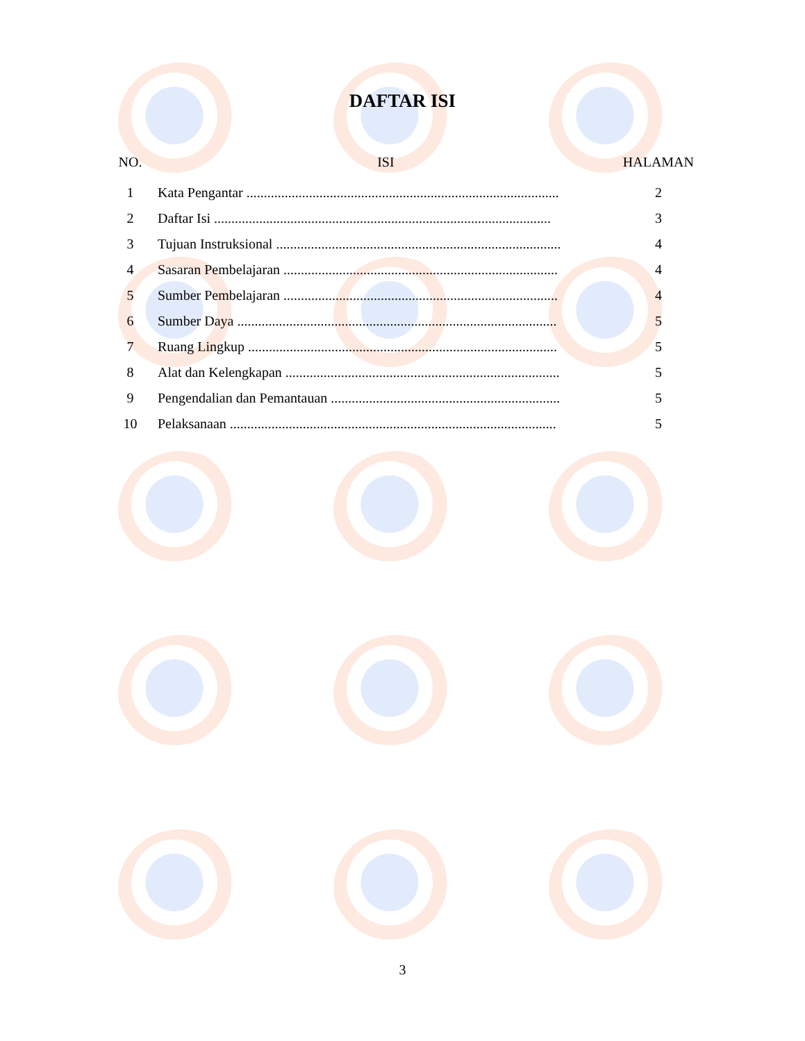DAFTAR ISI
| NO. | ISI | HALAMAN |
| --- | --- | --- |
| 1 | Kata Pengantar .......................................................................................... | 2 |
| 2 | Daftar Isi ................................................................................................. | 3 |
| 3 | Tujuan Instruksional .................................................................................. | 4 |
| 4 | Sasaran Pembelajaran ............................................................................... | 4 |
| 5 | Sumber Pembelajaran ............................................................................... | 4 |
| 6 | Sumber Daya ............................................................................................ | 5 |
| 7 | Ruang Lingkup ......................................................................................... | 5 |
| 8 | Alat dan Kelengkapan ............................................................................... | 5 |
| 9 | Pengendalian dan Pemantauan .................................................................. | 5 |
| 10 | Pelaksanaan .............................................................................................. | 5 |
3